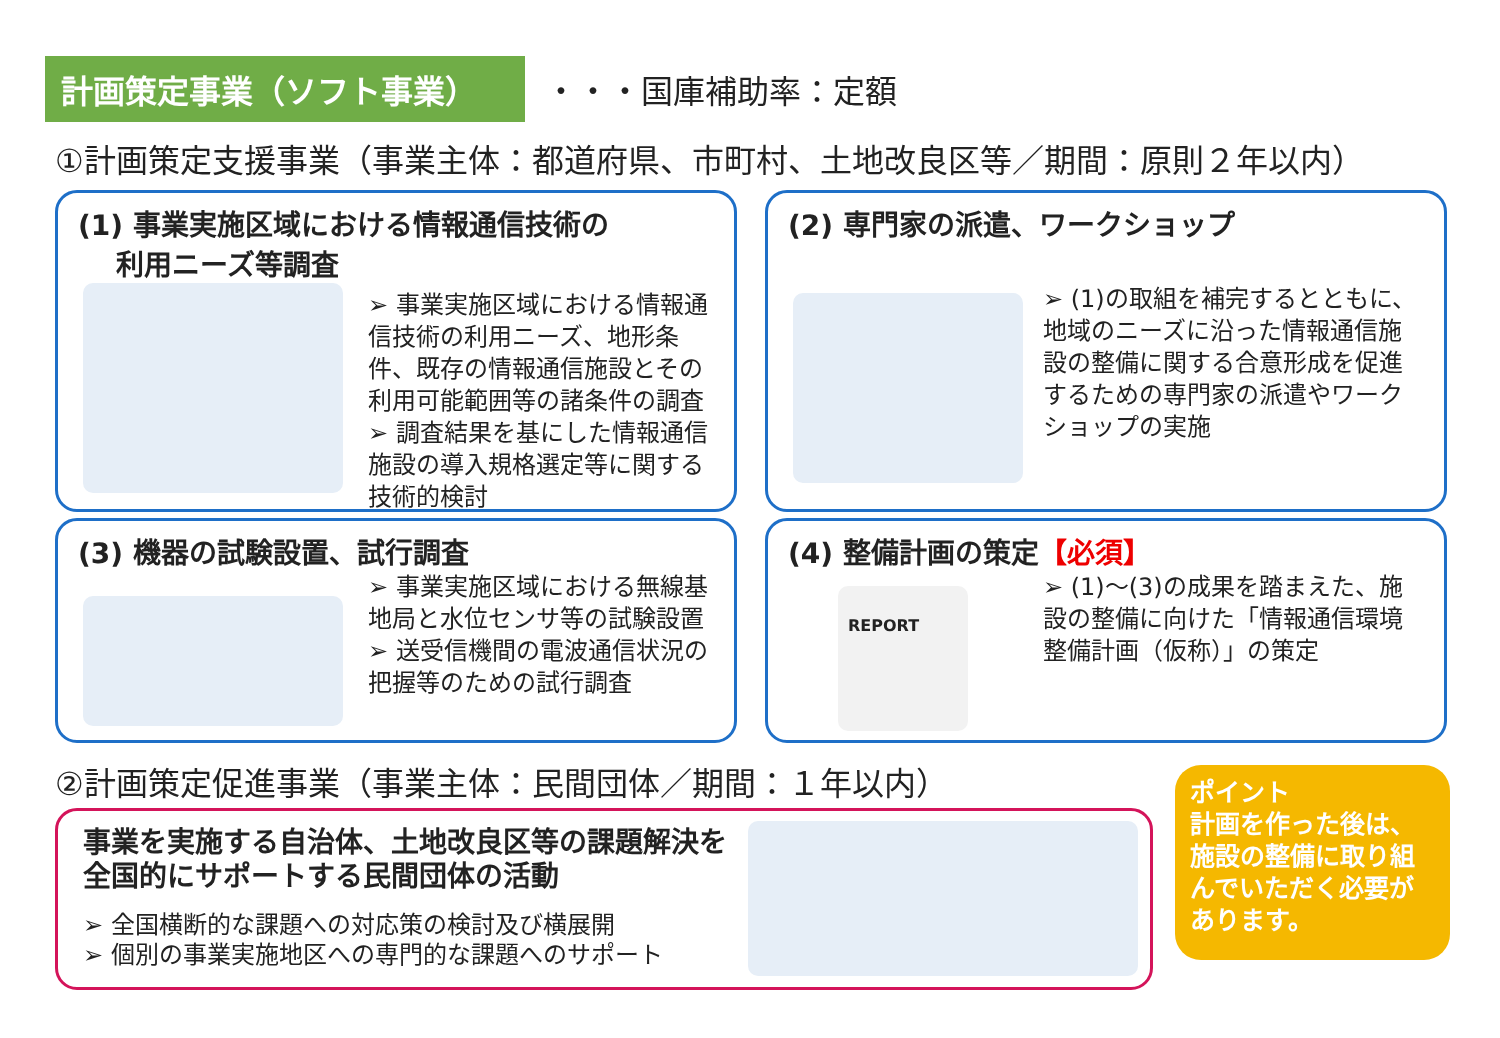計画策定事業（ソフト事業）
・・・国庫補助率：定額
①計画策定支援事業（事業主体：都道府県、市町村、土地改良区等／期間：原則２年以内）
(1) 事業実施区域における情報通信技術の
　 利用ニーズ等調査
➢ 事業実施区域における情報通信技術の利用ニーズ、地形条件、既存の情報通信施設とその利用可能範囲等の諸条件の調査
➢ 調査結果を基にした情報通信施設の導入規格選定等に関する技術的検討
(2) 専門家の派遣、ワークショップ
➢ (1)の取組を補完するとともに、地域のニーズに沿った情報通信施設の整備に関する合意形成を促進するための専門家の派遣やワークショップの実施
(3) 機器の試験設置、試行調査
➢ 事業実施区域における無線基地局と水位センサ等の試験設置
➢ 送受信機間の電波通信状況の把握等のための試行調査
(4) 整備計画の策定【必須】
REPORT
➢ (1)～(3)の成果を踏まえた、施設の整備に向けた「情報通信環境整備計画（仮称）」の策定
②計画策定促進事業（事業主体：民間団体／期間：１年以内）
事業を実施する自治体、土地改良区等の課題解決を
全国的にサポートする民間団体の活動
➢ 全国横断的な課題への対応策の検討及び横展開
➢ 個別の事業実施地区への専門的な課題へのサポート
ポイント
計画を作った後は、施設の整備に取り組んでいただく必要があります。